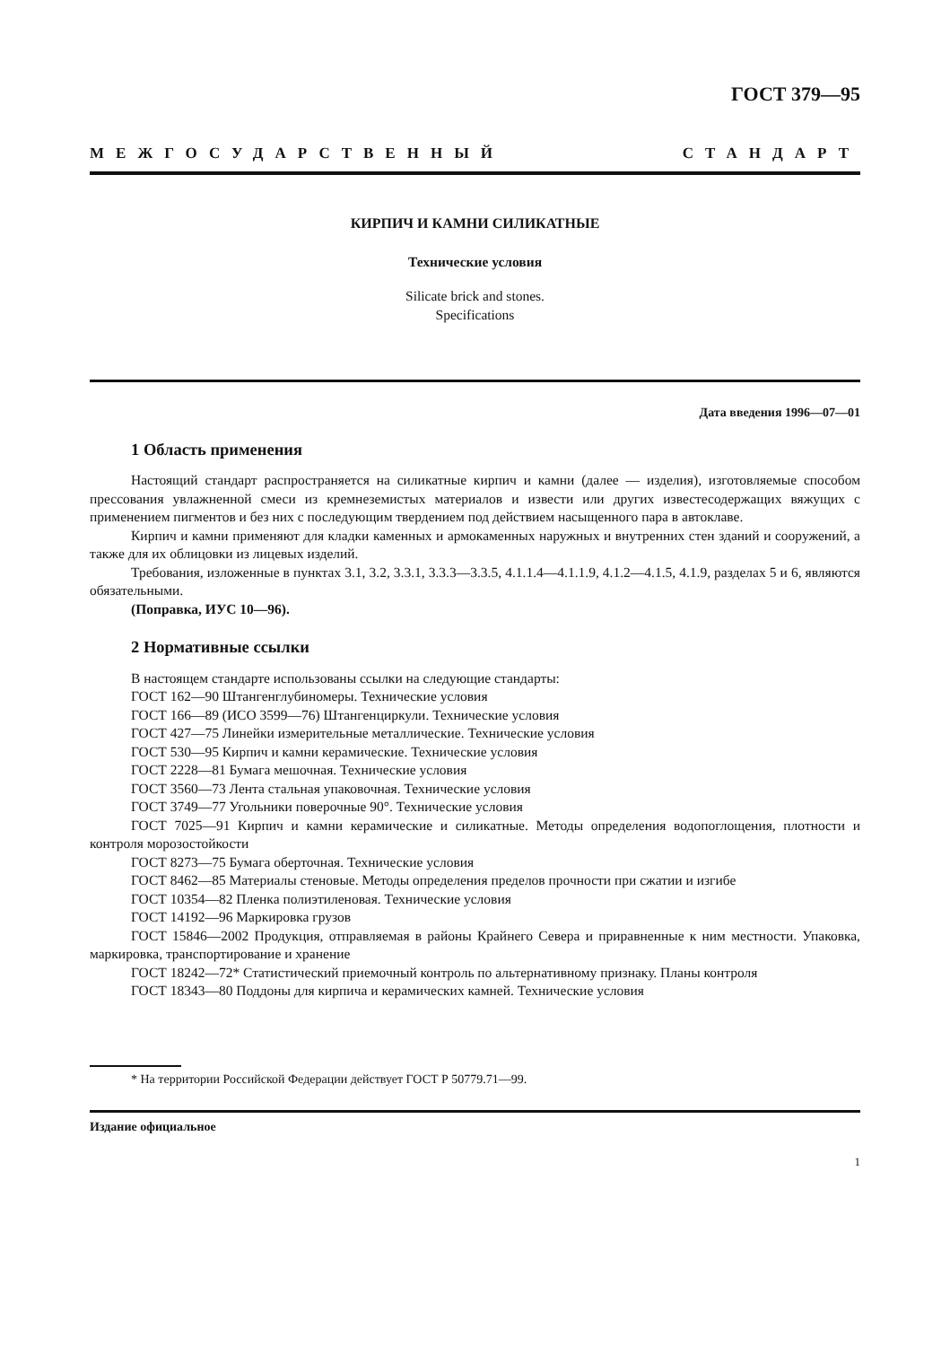ГОСТ 379—95
МЕЖГОСУДАРСТВЕННЫЙ СТАНДАРТ
КИРПИЧ И КАМНИ СИЛИКАТНЫЕ
Технические условия
Silicate brick and stones.
Specifications
Дата введения 1996—07—01
1 Область применения
Настоящий стандарт распространяется на силикатные кирпич и камни (далее — изделия), изготовляемые способом прессования увлажненной смеси из кремнеземистых материалов и извести или других известесодержащих вяжущих с применением пигментов и без них с последующим твердением под действием насыщенного пара в автоклаве.
Кирпич и камни применяют для кладки каменных и армокаменных наружных и внутренних стен зданий и сооружений, а также для их облицовки из лицевых изделий.
Требования, изложенные в пунктах 3.1, 3.2, 3.3.1, 3.3.3—3.3.5, 4.1.1.4—4.1.1.9, 4.1.2—4.1.5, 4.1.9, разделах 5 и 6, являются обязательными.
(Поправка, ИУС 10—96).
2 Нормативные ссылки
В настоящем стандарте использованы ссылки на следующие стандарты:
ГОСТ 162—90 Штангенглубиномеры. Технические условия
ГОСТ 166—89 (ИСО 3599—76) Штангенциркули. Технические условия
ГОСТ 427—75 Линейки измерительные металлические. Технические условия
ГОСТ 530—95 Кирпич и камни керамические. Технические условия
ГОСТ 2228—81 Бумага мешочная. Технические условия
ГОСТ 3560—73 Лента стальная упаковочная. Технические условия
ГОСТ 3749—77 Угольники поверочные 90°. Технические условия
ГОСТ 7025—91 Кирпич и камни керамические и силикатные. Методы определения водопоглощения, плотности и контроля морозостойкости
ГОСТ 8273—75 Бумага оберточная. Технические условия
ГОСТ 8462—85 Материалы стеновые. Методы определения пределов прочности при сжатии и изгибе
ГОСТ 10354—82 Пленка полиэтиленовая. Технические условия
ГОСТ 14192—96 Маркировка грузов
ГОСТ 15846—2002 Продукция, отправляемая в районы Крайнего Севера и приравненные к ним местности. Упаковка, маркировка, транспортирование и хранение
ГОСТ 18242—72* Статистический приемочный контроль по альтернативному признаку. Планы контроля
ГОСТ 18343—80 Поддоны для кирпича и керамических камней. Технические условия
* На территории Российской Федерации действует ГОСТ Р 50779.71—99.
Издание официальное
1